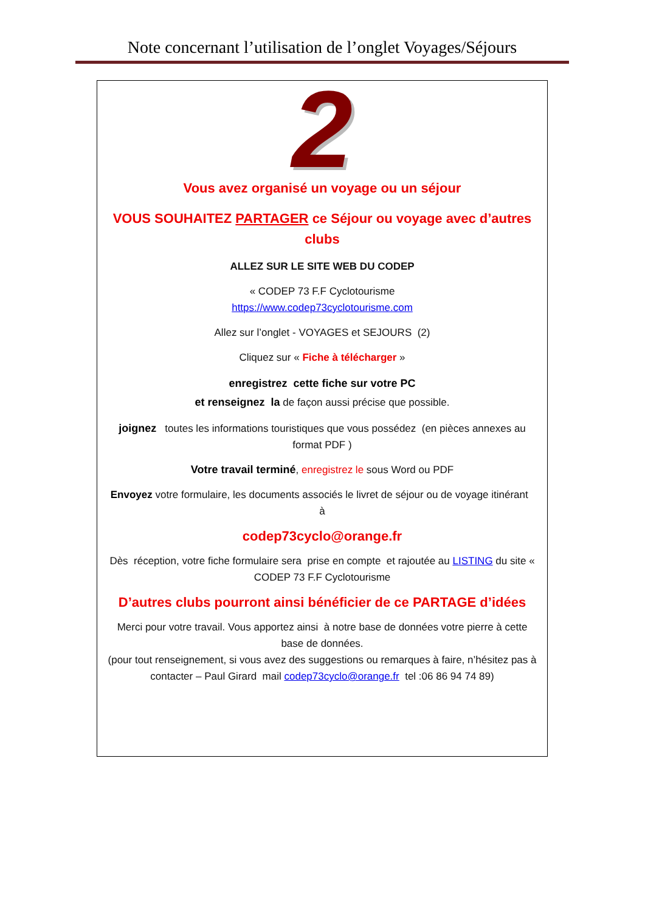Note concernant l’utilisation de l’onglet Voyages/Séjours
2
Vous avez organisé un voyage ou un séjour
VOUS SOUHAITEZ PARTAGER ce Séjour ou voyage avec d’autres clubs
ALLEZ SUR LE SITE WEB DU CODEP
« CODEP 73 F.F Cyclotourisme
https://www.codep73cyclotourisme.com
Allez sur l’onglet - VOYAGES et SEJOURS (2)
Cliquez sur « Fiche à télécharger »
enregistrez cette fiche sur votre PC
et renseignez la de façon aussi précise que possible.
joignez toutes les informations touristiques que vous possédez (en pièces annexes au format PDF )
Votre travail terminé, enregistrez le sous Word ou PDF
Envoyez votre formulaire, les documents associés le livret de séjour ou de voyage itinérant à
codep73cyclo@orange.fr
Dès réception, votre fiche formulaire sera prise en compte et rajoutée au LISTING du site « CODEP 73 F.F Cyclotourisme
D’autres clubs pourront ainsi bénéficier de ce PARTAGE d’idées
Merci pour votre travail. Vous apportez ainsi à notre base de données votre pierre à cette base de données.
(pour tout renseignement, si vous avez des suggestions ou remarques à faire, n’hésitez pas à contacter – Paul Girard mail codep73cyclo@orange.fr tel :06 86 94 74 89)